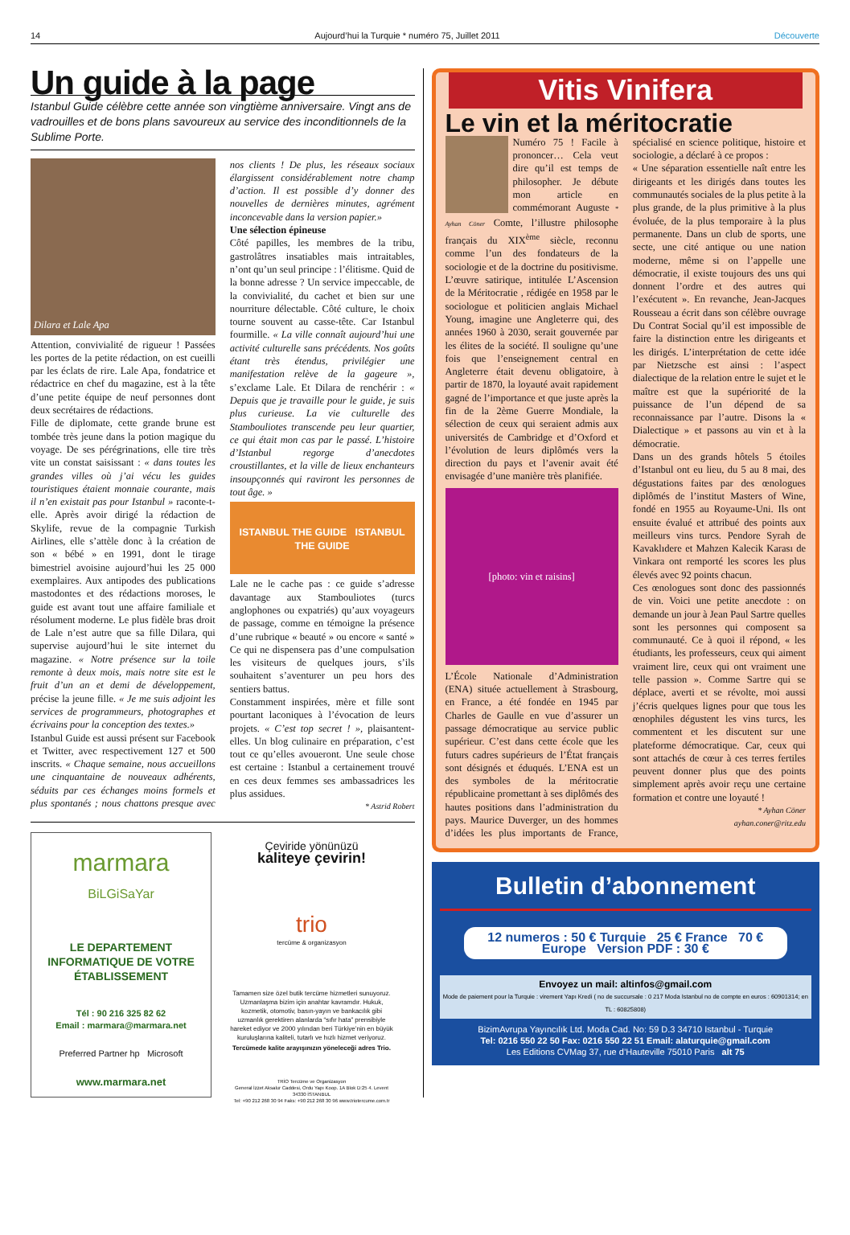14 Aujourd’hui la Turquie * numéro 75, Juillet 2011 Découverte
Un guide à la page
Istanbul Guide célèbre cette année son vingtième anniversaire. Vingt ans de vadrouilles et de bons plans savoureux au service des inconditionnels de la Sublime Porte.
Dilara et Lale Apa
Attention, convivialité de rigueur ! Passées les portes de la petite rédaction, on est cueilli par les éclats de rire. Lale Apa, fondatrice et rédactrice en chef du magazine, est à la tête d’une petite équipe de neuf personnes dont deux secrétaires de rédactions.
Fille de diplomate, cette grande brune est tombée très jeune dans la potion magique du voyage. De ses pérégrinations, elle tire très vite un constat saisissant : « dans toutes les grandes villes où j’ai vécu les guides touristiques étaient monnaie courante, mais il n’en existait pas pour Istanbul » raconte-t-elle. Après avoir dirigé la rédaction de Skylife, revue de la compagnie Turkish Airlines, elle s’attèle donc à la création de son « bébé » en 1991, dont le tirage bimestriel avoisine aujourd’hui les 25 000 exemplaires. Aux antipodes des publications mastodontes et des rédactions moroses, le guide est avant tout une affaire familiale et résolument moderne. Le plus fidèle bras droit de Lale n’est autre que sa fille Dilara, qui supervise aujourd’hui le site internet du magazine. « Notre présence sur la toile remonte à deux mois, mais notre site est le fruit d’un an et demi de développement, précise la jeune fille. « Je me suis adjoint les services de programmeurs, photographes et écrivains pour la conception des textes.»
Istanbul Guide est aussi présent sur Facebook et Twitter, avec respectivement 127 et 500 inscrits. « Chaque semaine, nous accueillons une cinquantaine de nouveaux adhérents, séduits par ces échanges moins formels et plus spontanés ; nous chattons presque avec nos clients ! De plus, les réseaux sociaux élargissent considérablement notre champ d’action. Il est possible d’y donner des nouvelles de dernières minutes, agrément inconcevable dans la version papier.»
Une sélection épineuse
Côté papilles, les membres de la tribu, gastrolâtres insatiables mais intraitables, n’ont qu’un seul principe : l’élitisme. Quid de la bonne adresse ? Un service impeccable, de la convivialité, du cachet et bien sur une nourriture délectable. Côté culture, le choix tourne souvent au casse-tête. Car Istanbul fourmille. « La ville connaît aujourd’hui une activité culturelle sans précédents. Nos goûts étant très étendus, privilégier une manifestation relève de la gageure », s’exclame Lale. Et Dilara de renchérir : « Depuis que je travaille pour le guide, je suis plus curieuse. La vie culturelle des Stambouliotes transcende peu leur quartier, ce qui était mon cas par le passé. L’histoire d’Istanbul regorge d’anecdotes croustillantes, et la ville de lieux enchanteurs insoupçonnés qui raviront les personnes de tout âge. »
ISTANBUL THE GUIDE ISTANBUL THE GUIDE
Lale ne le cache pas : ce guide s’adresse davantage aux Stambouliotes (turcs anglophones ou expatriés) qu’aux voyageurs de passage, comme en témoigne la présence d’une rubrique « beauté » ou encore « santé » Ce qui ne dispensera pas d’une compulsation les visiteurs de quelques jours, s’ils souhaitent s’aventurer un peu hors des sentiers battus.
Constamment inspirées, mère et fille sont pourtant laconiques à l’évocation de leurs projets. « C’est top secret ! », plaisantent-elles. Un blog culinaire en préparation, c’est tout ce qu’elles avoueront. Une seule chose est certaine : Istanbul a certainement trouvé en ces deux femmes ses ambassadrices les plus assidues.
* Astrid Robert
marmara
BiLGiSaYar
LE DEPARTEMENT INFORMATIQUE DE VOTRE ÉTABLISSEMENT
Tél : 90 216 325 82 62
Email : marmara@marmara.net
Preferred Partner hp Microsoft
www.marmara.net
Çeviride yönünüzü
kaliteye çevirin!
trio
tercüme & organizasyon
Tamamen size özel butik tercüme hizmetleri sunuyoruz. Uzmanlaşma bizim için anahtar kavramdır. Hukuk, kozmetik, otomotiv, basın-yayın ve bankacılık gibi uzmanlık gerektiren alanlarda “sıfır hata” prensibiyle hareket ediyor ve 2000 yılından beri Türkiye’nin en büyük kuruluşlarına kaliteli, tutarlı ve hızlı hizmet veriyoruz.
Tercümede kalite arayışınızın yöneleceği adres Trio.
TRİO Tercüme ve Organizasyon
General İzzet Aksalur Caddesi, Ordu Yapı Koop. 1A Blok D:25 4. Levent 34330 İSTANBUL
Tel: +90 212 268 30 94 Faks: +90 212 268 30 96 www.triotercume.com.tr
Vitis Vinifera
Le vin et la méritocratie
Numéro 75 ! Facile à prononcer… Cela veut dire qu’il est temps de philosopher. Je débute mon article en commémorant Auguste * Ayhan Cöner Comte, l’illustre philosophe français du XIX<sup>ème</sup> siècle, reconnu comme l’un des fondateurs de la sociologie et de la doctrine du positivisme. L’œuvre satirique, intitulée L’Ascension de la Méritocratie , rédigée en 1958 par le sociologue et politicien anglais Michael Young, imagine une Angleterre qui, des années 1960 à 2030, serait gouvernée par les élites de la société. Il souligne qu’une fois que l’enseignement central en Angleterre était devenu obligatoire, à partir de 1870, la loyauté avait rapidement gagné de l’importance et que juste après la fin de la 2ème Guerre Mondiale, la sélection de ceux qui seraient admis aux universités de Cambridge et d’Oxford et l’évolution de leurs diplômés vers la direction du pays et l’avenir avait été envisagée d’une manière très planifiée.
[photo: vin et raisins]
L’École Nationale d’Administration (ENA) située actuellement à Strasbourg, en France, a été fondée en 1945 par Charles de Gaulle en vue d’assurer un passage démocratique au service public supérieur. C’est dans cette école que les futurs cadres supérieurs de l’État français sont désignés et éduqués. L’ENA est un des symboles de la méritocratie républicaine promettant à ses diplômés des hautes positions dans l’administration du pays. Maurice Duverger, un des hommes d’idées les plus importants de France, spécialisé en science politique, histoire et sociologie, a déclaré à ce propos :
« Une séparation essentielle naît entre les dirigeants et les dirigés dans toutes les communautés sociales de la plus petite à la plus grande, de la plus primitive à la plus évoluée, de la plus temporaire à la plus permanente. Dans un club de sports, une secte, une cité antique ou une nation moderne, même si on l’appelle une démocratie, il existe toujours des uns qui donnent l’ordre et des autres qui l’exécutent ». En revanche, Jean-Jacques Rousseau a écrit dans son célèbre ouvrage Du Contrat Social qu’il est impossible de faire la distinction entre les dirigeants et les dirigés. L’interprétation de cette idée par Nietzsche est ainsi : l’aspect dialectique de la relation entre le sujet et le maître est que la supériorité de la puissance de l’un dépend de sa reconnaissance par l’autre. Disons la « Dialectique » et passons au vin et à la démocratie.
Dans un des grands hôtels 5 étoiles d’Istanbul ont eu lieu, du 5 au 8 mai, des dégustations faites par des œnologues diplômés de l’institut Masters of Wine, fondé en 1955 au Royaume-Uni. Ils ont ensuite évalué et attribué des points aux meilleurs vins turcs. Pendore Syrah de Kavaklıdere et Mahzen Kalecik Karası de Vinkara ont remporté les scores les plus élevés avec 92 points chacun.
Ces œnologues sont donc des passionnés de vin. Voici une petite anecdote : on demande un jour à Jean Paul Sartre quelles sont les personnes qui composent sa communauté. Ce à quoi il répond, « les étudiants, les professeurs, ceux qui aiment vraiment lire, ceux qui ont vraiment une telle passion ». Comme Sartre qui se déplace, averti et se révolte, moi aussi j’écris quelques lignes pour que tous les œnophiles dégustent les vins turcs, les commentent et les discutent sur une plateforme démocratique. Car, ceux qui sont attachés de cœur à ces terres fertiles peuvent donner plus que des points simplement après avoir reçu une certaine formation et contre une loyauté !
* Ayhan Cöner
ayhan.coner@ritz.edu
Bulletin d’abonnement
12 numeros : 50 € Turquie 25 € France 70 € Europe Version PDF : 30 €
Envoyez un mail: altinfos@gmail.com
Mode de paiement pour la Turquie : virement Yapı Kredi ( no de succursale : 0 217 Moda Istanbul no de compte en euros : 60901314; en TL : 60825808)
BizimAvrupa Yayıncılık Ltd. Moda Cad. No: 59 D.3 34710 Istanbul - Turquie
Tel: 0216 550 22 50 Fax: 0216 550 22 51 Email: alaturquie@gmail.com
Les Editions CVMag 37, rue d’Hauteville 75010 Paris alt 75